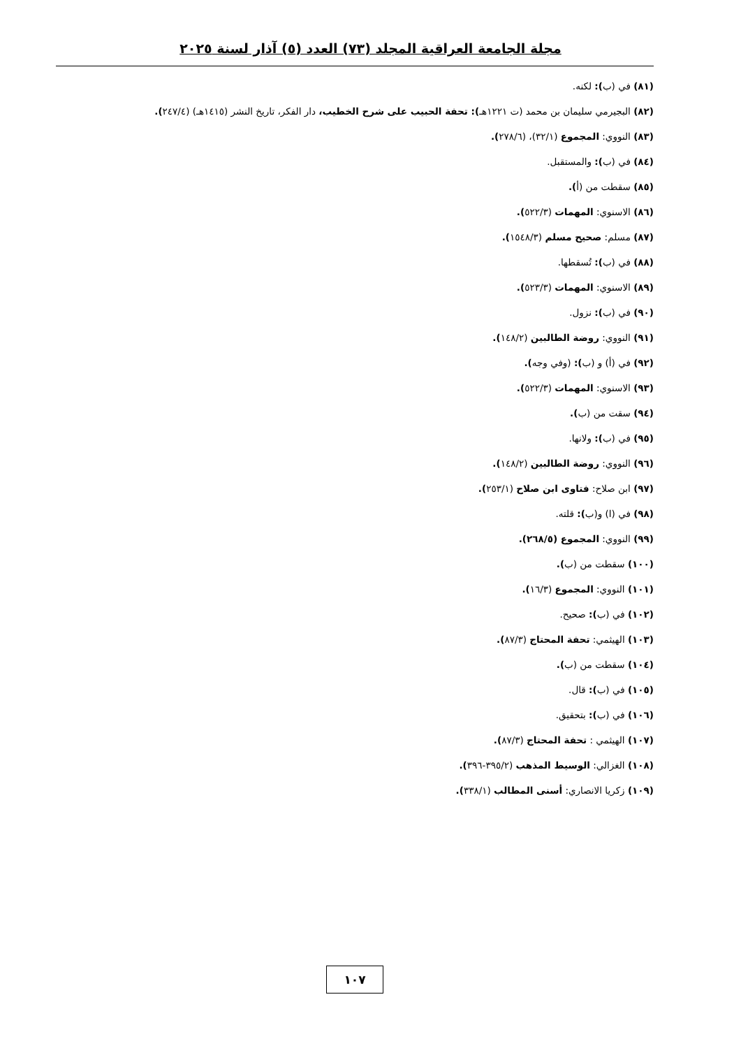مجلة الجامعة العراقية المجلد (٧٣) العدد (٥) آذار لسنة ٢٠٢٥
(٨١) في (ب): لكنه.
(٨٢) البجيرمي سليمان بن محمد (ت ١٢٢١هـ): تحفة الحبيب على شرح الخطيب، دار الفكر، تاريخ النشر (١٤١٥هـ) (٢٤٧/٤).
(٨٣) النووي: المجموع (٣٢/١)، (٢٧٨/٦).
(٨٤) في (ب): والمستقبل.
(٨٥) سقطت من (أ).
(٨٦) الاسنوي: المهمات (٥٢٢/٣).
(٨٧) مسلم: صحيح مسلم (١٥٤٨/٣).
(٨٨) في (ب): تُسقطها.
(٨٩) الاسنوي: المهمات (٥٢٣/٣).
(٩٠) في (ب): نزول.
(٩١) النووي: روضة الطالبين (١٤٨/٢).
(٩٢) في (أ) و (ب): (وفي وجه).
(٩٣) الاسنوي: المهمات (٥٢٢/٣).
(٩٤) سقت من (ب).
(٩٥) في (ب): ولانها.
(٩٦) النووي: روضة الطالبين (١٤٨/٢).
(٩٧) ابن صلاح: فتاوى ابن صلاح (٢٥٣/١).
(٩٨) في (ا) و(ب): قلته.
(٩٩) النووي: المجموع (٢٦٨/٥).
(١٠٠) سقطت من (ب).
(١٠١) النووي: المجموع (١٦/٣).
(١٠٢) في (ب): صحيح.
(١٠٣) الهيثمي: تحفة المحتاج (٨٧/٣).
(١٠٤) سقطت من (ب).
(١٠٥) في (ب): قال.
(١٠٦) في (ب): بتحقيق.
(١٠٧) الهيثمي : تحفة المحتاج (٨٧/٣).
(١٠٨) الغزالي: الوسيط المذهب (٣٩٥/٢-٣٩٦).
(١٠٩) زكريا الانصاري: أسنى المطالب (٣٣٨/١).
١٠٧